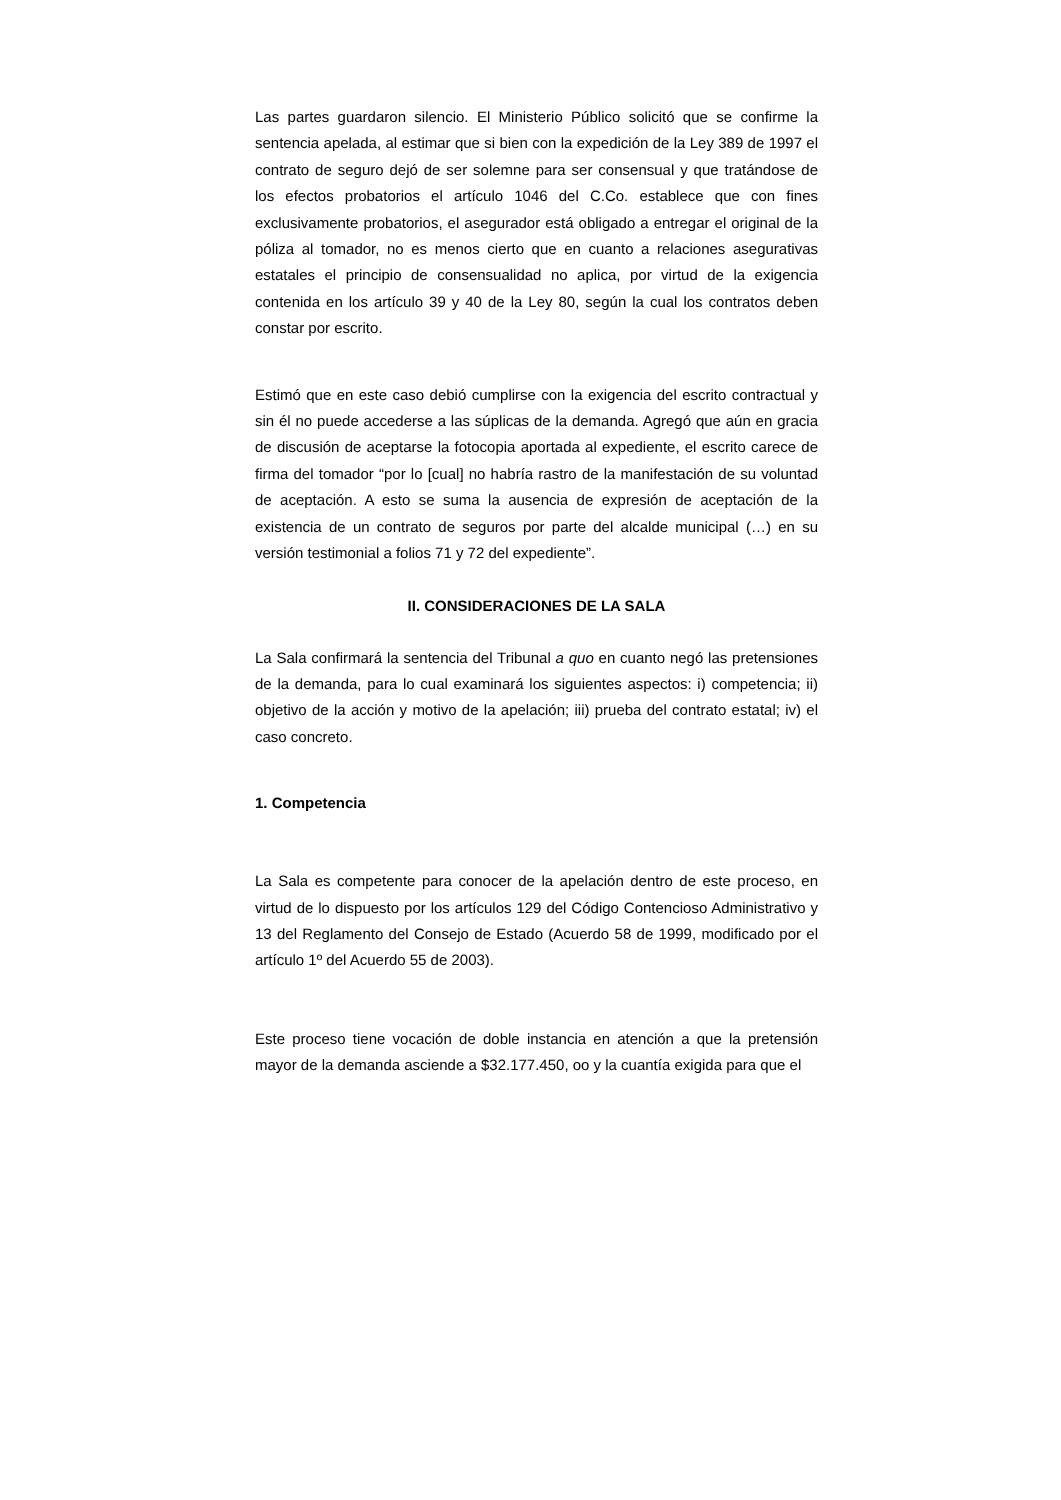Las partes guardaron silencio. El Ministerio Público solicitó que se confirme la sentencia apelada, al estimar que si bien con la expedición de la Ley 389 de 1997 el contrato de seguro dejó de ser solemne para ser consensual y que tratándose de los efectos probatorios el artículo 1046 del C.Co. establece que con fines exclusivamente probatorios, el asegurador está obligado a entregar el original de la póliza al tomador, no es menos cierto que en cuanto a relaciones asegurativas estatales el principio de consensualidad no aplica, por virtud de la exigencia contenida en los artículo 39 y 40 de la Ley 80, según la cual los contratos deben constar por escrito.
Estimó que en este caso debió cumplirse con la exigencia del escrito contractual y sin él no puede accederse a las súplicas de la demanda. Agregó que aún en gracia de discusión de aceptarse la fotocopia aportada al expediente, el escrito carece de firma del tomador “por lo [cual] no habría rastro de la manifestación de su voluntad de aceptación. A esto se suma la ausencia de expresión de aceptación de la existencia de un contrato de seguros por parte del alcalde municipal (…) en su versión testimonial a folios 71 y 72 del expediente”.
II. CONSIDERACIONES DE LA SALA
La Sala confirmará la sentencia del Tribunal a quo en cuanto negó las pretensiones de la demanda, para lo cual examinará los siguientes aspectos: i) competencia; ii) objetivo de la acción y motivo de la apelación; iii) prueba del contrato estatal; iv) el caso concreto.
1. Competencia
La Sala es competente para conocer de la apelación dentro de este proceso, en virtud de lo dispuesto por los artículos 129 del Código Contencioso Administrativo y 13 del Reglamento del Consejo de Estado (Acuerdo 58 de 1999, modificado por el artículo 1º del Acuerdo 55 de 2003).
Este proceso tiene vocación de doble instancia en atención a que la pretensión mayor de la demanda asciende a $32.177.450, oo y la cuantía exigida para que el